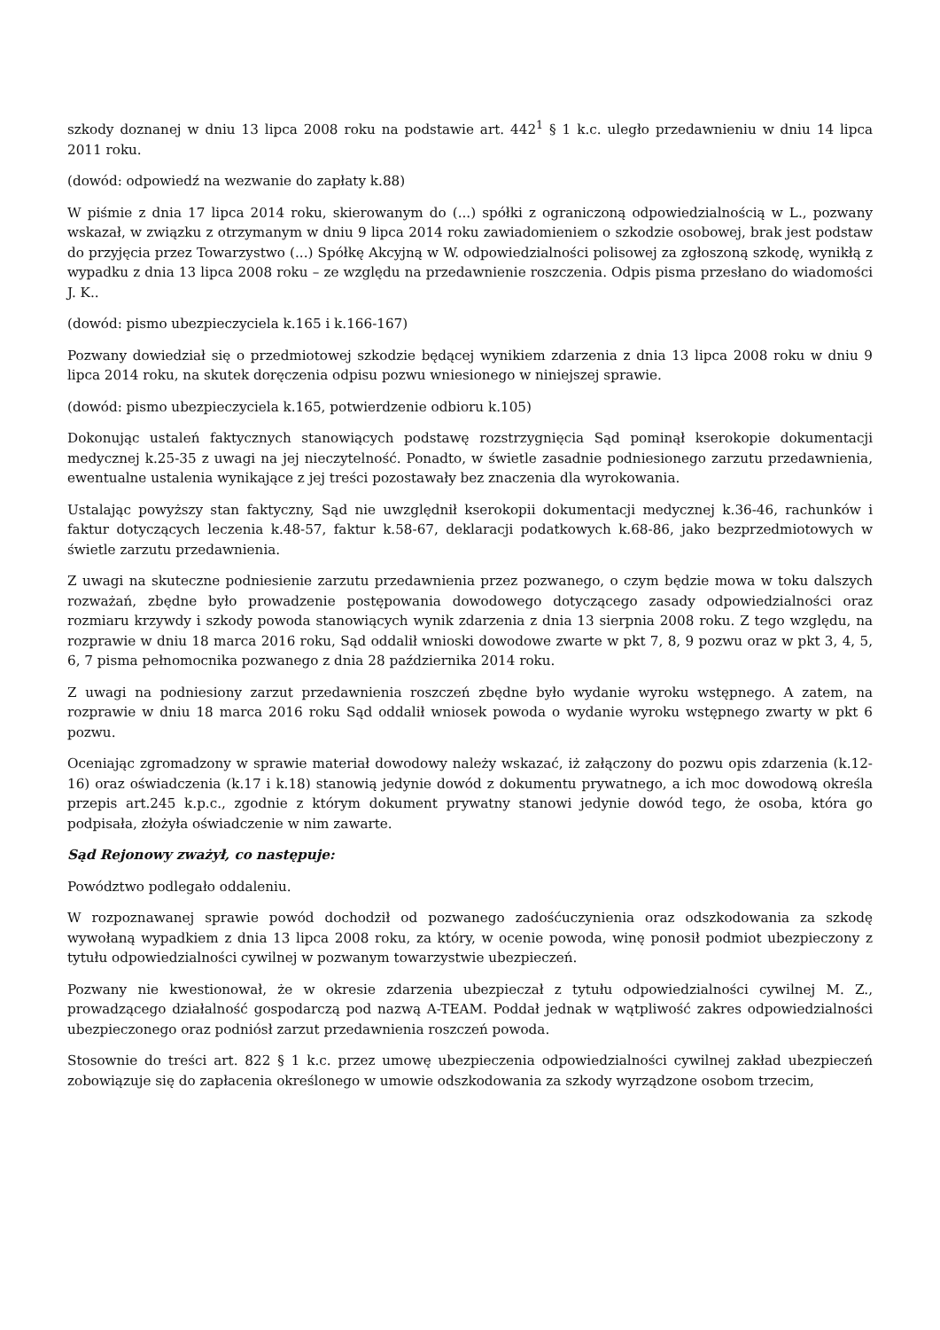szkody doznanej w dniu 13 lipca 2008 roku na podstawie art. 442<sup>1</sup> § 1 k.c. uległo przedawnieniu w dniu 14 lipca 2011 roku.
(dowód: odpowiedź na wezwanie do zapłaty k.88)
W piśmie z dnia 17 lipca 2014 roku, skierowanym do (...) spółki z ograniczoną odpowiedzialnością w L., pozwany wskazał, w związku z otrzymanym w dniu 9 lipca 2014 roku zawiadomieniem o szkodzie osobowej, brak jest podstaw do przyjęcia przez Towarzystwo (...) Spółkę Akcyjną w W. odpowiedzialności polisowej za zgłoszoną szkodę, wynikłą z wypadku z dnia 13 lipca 2008 roku – ze względu na przedawnienie roszczenia. Odpis pisma przesłano do wiadomości J. K..
(dowód: pismo ubezpieczyciela k.165 i k.166-167)
Pozwany dowiedział się o przedmiotowej szkodzie będącej wynikiem zdarzenia z dnia 13 lipca 2008 roku w dniu 9 lipca 2014 roku, na skutek doręczenia odpisu pozwu wniesionego w niniejszej sprawie.
(dowód: pismo ubezpieczyciela k.165, potwierdzenie odbioru k.105)
Dokonując ustaleń faktycznych stanowiących podstawę rozstrzygnięcia Sąd pominął kserokopie dokumentacji medycznej k.25-35 z uwagi na jej nieczytelność. Ponadto, w świetle zasadnie podniesionego zarzutu przedawnienia, ewentualne ustalenia wynikające z jej treści pozostawały bez znaczenia dla wyrokowania.
Ustalając powyższy stan faktyczny, Sąd nie uwzględnił kserokopii dokumentacji medycznej k.36-46, rachunków i faktur dotyczących leczenia k.48-57, faktur k.58-67, deklaracji podatkowych k.68-86, jako bezprzedmiotowych w świetle zarzutu przedawnienia.
Z uwagi na skuteczne podniesienie zarzutu przedawnienia przez pozwanego, o czym będzie mowa w toku dalszych rozważań, zbędne było prowadzenie postępowania dowodowego dotyczącego zasady odpowiedzialności oraz rozmiaru krzywdy i szkody powoda stanowiących wynik zdarzenia z dnia 13 sierpnia 2008 roku. Z tego względu, na rozprawie w dniu 18 marca 2016 roku, Sąd oddalił wnioski dowodowe zwarte w pkt 7, 8, 9 pozwu oraz w pkt 3, 4, 5, 6, 7 pisma pełnomocnika pozwanego z dnia 28 października 2014 roku.
Z uwagi na podniesiony zarzut przedawnienia roszczeń zbędne było wydanie wyroku wstępnego. A zatem, na rozprawie w dniu 18 marca 2016 roku Sąd oddalił wniosek powoda o wydanie wyroku wstępnego zwarty w pkt 6 pozwu.
Oceniając zgromadzony w sprawie materiał dowodowy należy wskazać, iż załączony do pozwu opis zdarzenia (k.12-16) oraz oświadczenia (k.17 i k.18) stanowią jedynie dowód z dokumentu prywatnego, a ich moc dowodową określa przepis art.245 k.p.c., zgodnie z którym dokument prywatny stanowi jedynie dowód tego, że osoba, która go podpisała, złożyła oświadczenie w nim zawarte.
Sąd Rejonowy zważył, co następuje:
Powództwo podlegało oddaleniu.
W rozpoznawanej sprawie powód dochodził od pozwanego zadośćuczynienia oraz odszkodowania za szkodę wywołaną wypadkiem z dnia 13 lipca 2008 roku, za który, w ocenie powoda, winę ponosił podmiot ubezpieczony z tytułu odpowiedzialności cywilnej w pozwanym towarzystwie ubezpieczeń.
Pozwany nie kwestionował, że w okresie zdarzenia ubezpieczał z tytułu odpowiedzialności cywilnej M. Z., prowadzącego działalność gospodarczą pod nazwą A-TEAM. Poddał jednak w wątpliwość zakres odpowiedzialności ubezpieczonego oraz podniósł zarzut przedawnienia roszczeń powoda.
Stosownie do treści art. 822 § 1 k.c. przez umowę ubezpieczenia odpowiedzialności cywilnej zakład ubezpieczeń zobowiązuje się do zapłacenia określonego w umowie odszkodowania za szkody wyrządzone osobom trzecim,